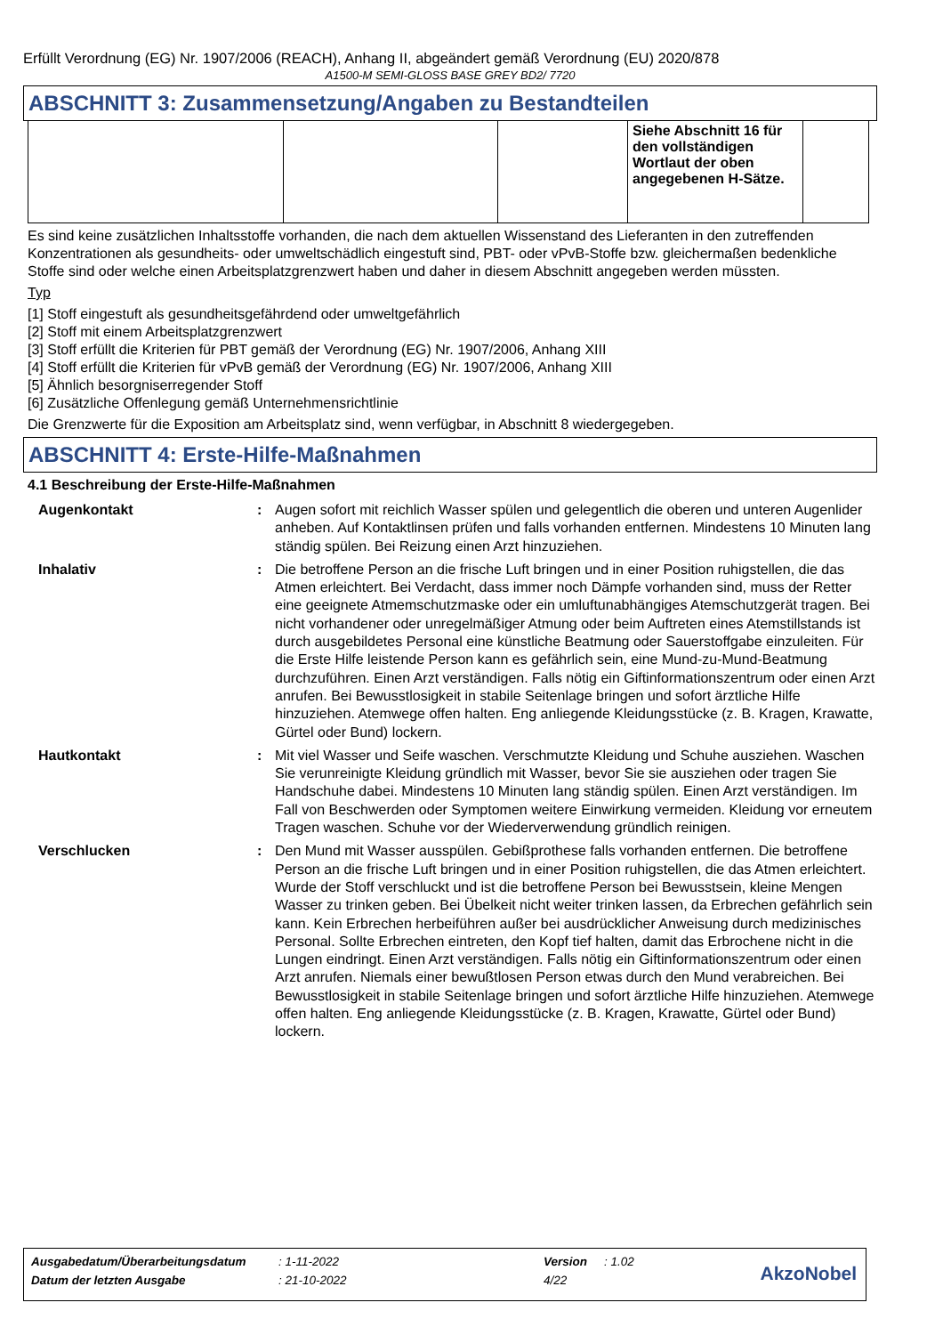Erfüllt Verordnung (EG) Nr. 1907/2006 (REACH), Anhang II, abgeändert gemäß Verordnung (EU) 2020/878
A1500-M SEMI-GLOSS BASE GREY BD2/ 7720
ABSCHNITT 3: Zusammensetzung/Angaben zu Bestandteilen
| | | | Siehe Abschnitt 16 für den vollständigen Wortlaut der oben angegebenen H-Sätze. | |
Es sind keine zusätzlichen Inhaltsstoffe vorhanden, die nach dem aktuellen Wissenstand des Lieferanten in den zutreffenden Konzentrationen als gesundheits- oder umweltschädlich eingestuft sind, PBT- oder vPvB-Stoffe bzw. gleichermaßen bedenkliche Stoffe sind oder welche einen Arbeitsplatzgrenzwert haben und daher in diesem Abschnitt angegeben werden müssten.
Typ
[1] Stoff eingestuft als gesundheitsgefährdend oder umweltgefährlich
[2] Stoff mit einem Arbeitsplatzgrenzwert
[3] Stoff erfüllt die Kriterien für PBT gemäß der Verordnung (EG) Nr. 1907/2006, Anhang XIII
[4] Stoff erfüllt die Kriterien für vPvB gemäß der Verordnung (EG) Nr. 1907/2006, Anhang XIII
[5] Ähnlich besorgniserregender Stoff
[6] Zusätzliche Offenlegung gemäß Unternehmensrichtlinie
Die Grenzwerte für die Exposition am Arbeitsplatz sind, wenn verfügbar, in Abschnitt 8 wiedergegeben.
ABSCHNITT 4: Erste-Hilfe-Maßnahmen
4.1 Beschreibung der Erste-Hilfe-Maßnahmen
| Augenkontakt | : | Augen sofort mit reichlich Wasser spülen und gelegentlich die oberen und unteren Augenlider anheben. Auf Kontaktlinsen prüfen und falls vorhanden entfernen. Mindestens 10 Minuten lang ständig spülen. Bei Reizung einen Arzt hinzuziehen. |
| Inhalativ | : | Die betroffene Person an die frische Luft bringen und in einer Position ruhigstellen, die das Atmen erleichtert. Bei Verdacht, dass immer noch Dämpfe vorhanden sind, muss der Retter eine geeignete Atmemschutzmaske oder ein umluftunabhängiges Atemschutzgerät tragen. Bei nicht vorhandener oder unregelmäßiger Atmung oder beim Auftreten eines Atemstillstands ist durch ausgebildetes Personal eine künstliche Beatmung oder Sauerstoffgabe einzuleiten. Für die Erste Hilfe leistende Person kann es gefährlich sein, eine Mund-zu-Mund-Beatmung durchzuführen. Einen Arzt verständigen. Falls nötig ein Giftinformationszentrum oder einen Arzt anrufen. Bei Bewusstlosigkeit in stabile Seitenlage bringen und sofort ärztliche Hilfe hinzuziehen. Atemwege offen halten. Eng anliegende Kleidungsstücke (z. B. Kragen, Krawatte, Gürtel oder Bund) lockern. |
| Hautkontakt | : | Mit viel Wasser und Seife waschen. Verschmutzte Kleidung und Schuhe ausziehen. Waschen Sie verunreinigte Kleidung gründlich mit Wasser, bevor Sie sie ausziehen oder tragen Sie Handschuhe dabei. Mindestens 10 Minuten lang ständig spülen. Einen Arzt verständigen. Im Fall von Beschwerden oder Symptomen weitere Einwirkung vermeiden. Kleidung vor erneutem Tragen waschen. Schuhe vor der Wiederverwendung gründlich reinigen. |
| Verschlucken | : | Den Mund mit Wasser ausspülen. Gebißprothese falls vorhanden entfernen. Die betroffene Person an die frische Luft bringen und in einer Position ruhigstellen, die das Atmen erleichtert. Wurde der Stoff verschluckt und ist die betroffene Person bei Bewusstsein, kleine Mengen Wasser zu trinken geben. Bei Übelkeit nicht weiter trinken lassen, da Erbrechen gefährlich sein kann. Kein Erbrechen herbeiführen außer bei ausdrücklicher Anweisung durch medizinisches Personal. Sollte Erbrechen eintreten, den Kopf tief halten, damit das Erbrochene nicht in die Lungen eindringt. Einen Arzt verständigen. Falls nötig ein Giftinformationszentrum oder einen Arzt anrufen. Niemals einer bewußtlosen Person etwas durch den Mund verabreichen. Bei Bewusstlosigkeit in stabile Seitenlage bringen und sofort ärztliche Hilfe hinzuziehen. Atemwege offen halten. Eng anliegende Kleidungsstücke (z. B. Kragen, Krawatte, Gürtel oder Bund) lockern. |
| Ausgabedatum/Überarbeitungsdatum | : 1-11-2022 | Version | : 1.02 |
| Datum der letzten Ausgabe | : 21-10-2022 | 4/22 | |
AkzoNobel